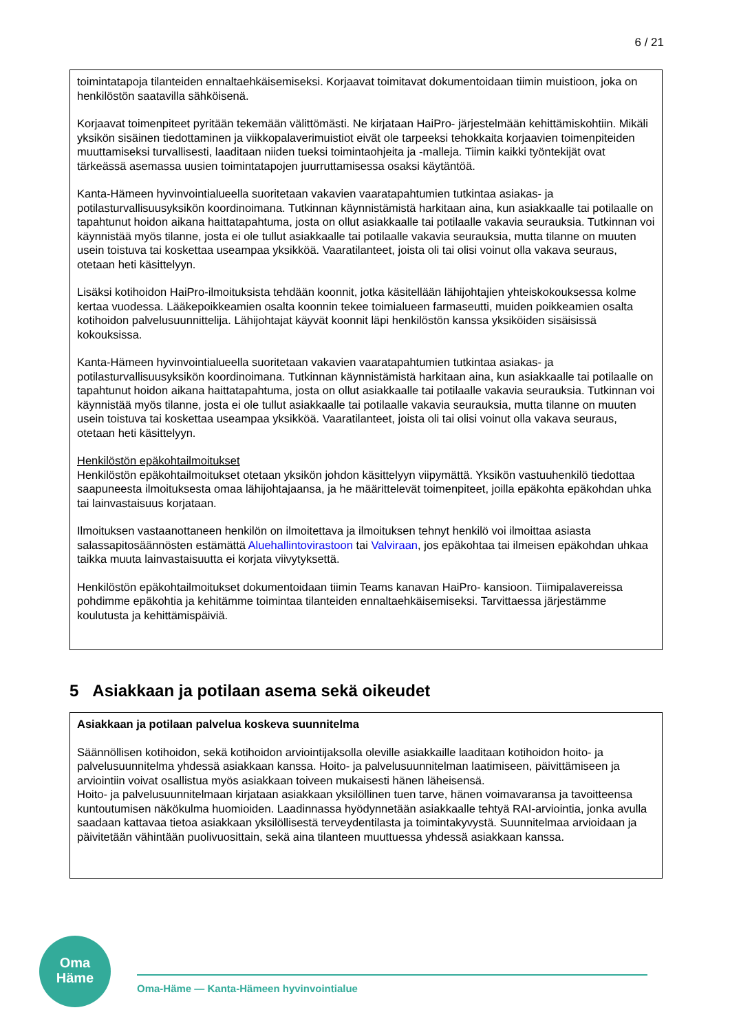6 / 21
toimintatapoja tilanteiden ennaltaehkäisemiseksi. Korjaavat toimitavat dokumentoidaan tiimin muistioon, joka on henkilöstön saatavilla sähköisenä.
Korjaavat toimenpiteet pyritään tekemään välittömästi. Ne kirjataan HaiPro- järjestelmään kehittämiskohtiin. Mikäli yksikön sisäinen tiedottaminen ja viikkopalaverimuistiot eivät ole tarpeeksi tehokkaita korjaavien toimenpiteiden muuttamiseksi turvallisesti, laaditaan niiden tueksi toimintaohjeita ja -malleja. Tiimin kaikki työntekijät ovat tärkeässä asemassa uusien toimintatapojen juurruttamisessa osaksi käytäntöä.
Kanta-Hämeen hyvinvointialueella suoritetaan vakavien vaaratapahtumien tutkintaa asiakas- ja potilasturvallisuusyksikön koordinoimana. Tutkinnan käynnistämistä harkitaan aina, kun asiakkaalle tai potilaalle on tapahtunut hoidon aikana haittatapahtuma, josta on ollut asiakkaalle tai potilaalle vakavia seurauksia. Tutkinnan voi käynnistää myös tilanne, josta ei ole tullut asiakkaalle tai potilaalle vakavia seurauksia, mutta tilanne on muuten usein toistuva tai koskettaa useampaa yksikköä. Vaaratilanteet, joista oli tai olisi voinut olla vakava seuraus, otetaan heti käsittelyyn.
Lisäksi kotihoidon HaiPro-ilmoituksista tehdään koonnit, jotka käsitellään lähijohtajien yhteiskokouksessa kolme kertaa vuodessa. Lääkepoikkeamien osalta koonnin tekee toimialueen farmaseutti, muiden poikkeamien osalta kotihoidon palvelusuunnittelija. Lähijohtajat käyvät koonnit läpi henkilöstön kanssa yksiköiden sisäisissä kokouksissa.
Kanta-Hämeen hyvinvointialueella suoritetaan vakavien vaaratapahtumien tutkintaa asiakas- ja potilasturvallisuusyksikön koordinoimana. Tutkinnan käynnistämistä harkitaan aina, kun asiakkaalle tai potilaalle on tapahtunut hoidon aikana haittatapahtuma, josta on ollut asiakkaalle tai potilaalle vakavia seurauksia. Tutkinnan voi käynnistää myös tilanne, josta ei ole tullut asiakkaalle tai potilaalle vakavia seurauksia, mutta tilanne on muuten usein toistuva tai koskettaa useampaa yksikköä. Vaaratilanteet, joista oli tai olisi voinut olla vakava seuraus, otetaan heti käsittelyyn.
Henkilöstön epäkohtailmoitukset
Henkilöstön epäkohtailmoitukset otetaan yksikön johdon käsittelyyn viipymättä. Yksikön vastuuhenkilö tiedottaa saapuneesta ilmoituksesta omaa lähijohtajaansa, ja he määrittelevät toimenpiteet, joilla epäkohta epäkohdan uhka tai lainvastaisuus korjataan.
Ilmoituksen vastaanottaneen henkilön on ilmoitettava ja ilmoituksen tehnyt henkilö voi ilmoittaa asiasta salassapitosäännösten estämättä Aluehallintovirastoon tai Valviraan, jos epäkohtaa tai ilmeisen epäkohdan uhkaa taikka muuta lainvastaisuutta ei korjata viivytyksettä.
Henkilöstön epäkohtailmoitukset dokumentoidaan tiimin Teams kanavan HaiPro- kansioon. Tiimipalavereissa pohdimme epäkohtia ja kehitämme toimintaa tilanteiden ennaltaehkäisemiseksi. Tarvittaessa järjestämme koulutusta ja kehittämispäiviä.
5 Asiakkaan ja potilaan asema sekä oikeudet
Asiakkaan ja potilaan palvelua koskeva suunnitelma
Säännöllisen kotihoidon, sekä kotihoidon arviointijaksolla oleville asiakkaille laaditaan kotihoidon hoito- ja palvelusuunnitelma yhdessä asiakkaan kanssa. Hoito- ja palvelusuunnitelman laatimiseen, päivittämiseen ja arviointiin voivat osallistua myös asiakkaan toiveen mukaisesti hänen läheisensä.
Hoito- ja palvelusuunnitelmaan kirjataan asiakkaan yksilöllinen tuen tarve, hänen voimavaransa ja tavoitteensa kuntoutumisen näkökulma huomioiden. Laadinnassa hyödynnetään asiakkaalle tehtyä RAI-arviointia, jonka avulla saadaan kattavaa tietoa asiakkaan yksilöllisestä terveydentilasta ja toimintakyvystä. Suunnitelmaa arvioidaan ja päivitetään vähintään puolivuosittain, sekä aina tilanteen muuttuessa yhdessä asiakkaan kanssa.
Oma
Häme
Oma-Häme — Kanta-Hämeen hyvinvointialue